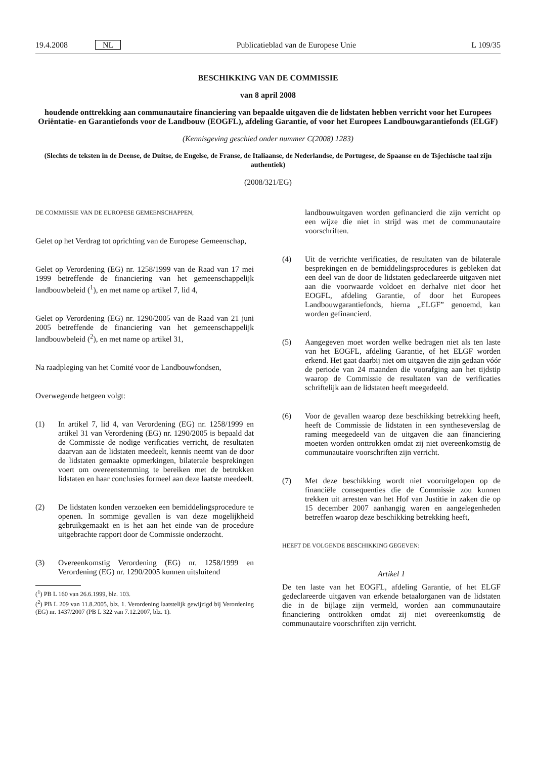19.4.2008 NL Publicatieblad van de Europese Unie L 109/35
BESCHIKKING VAN DE COMMISSIE
van 8 april 2008
houdende onttrekking aan communautaire financiering van bepaalde uitgaven die de lidstaten hebben verricht voor het Europees Oriëntatie- en Garantiefonds voor de Landbouw (EOGFL), afdeling Garantie, of voor het Europees Landbouwgarantiefonds (ELGF)
(Kennisgeving geschied onder nummer C(2008) 1283)
(Slechts de teksten in de Deense, de Duitse, de Engelse, de Franse, de Italiaanse, de Nederlandse, de Portugese, de Spaanse en de Tsjechische taal zijn authentiek)
(2008/321/EG)
DE COMMISSIE VAN DE EUROPESE GEMEENSCHAPPEN,
Gelet op het Verdrag tot oprichting van de Europese Gemeenschap,
Gelet op Verordening (EG) nr. 1258/1999 van de Raad van 17 mei 1999 betreffende de financiering van het gemeenschappelijk landbouwbeleid (<sup>1</sup>), en met name op artikel 7, lid 4,
Gelet op Verordening (EG) nr. 1290/2005 van de Raad van 21 juni 2005 betreffende de financiering van het gemeenschappelijk landbouwbeleid (<sup>2</sup>), en met name op artikel 31,
Na raadpleging van het Comité voor de Landbouwfondsen,
Overwegende hetgeen volgt:
(1) In artikel 7, lid 4, van Verordening (EG) nr. 1258/1999 en artikel 31 van Verordening (EG) nr. 1290/2005 is bepaald dat de Commissie de nodige verificaties verricht, de resultaten daarvan aan de lidstaten meedeelt, kennis neemt van de door de lidstaten gemaakte opmerkingen, bilaterale besprekingen voert om overeenstemming te bereiken met de betrokken lidstaten en haar conclusies formeel aan deze laatste meedeelt.
(2) De lidstaten konden verzoeken een bemiddelingsprocedure te openen. In sommige gevallen is van deze mogelijkheid gebruikgemaakt en is het aan het einde van de procedure uitgebrachte rapport door de Commissie onderzocht.
(3) Overeenkomstig Verordening (EG) nr. 1258/1999 en Verordening (EG) nr. 1290/2005 kunnen uitsluitend
(<sup>1</sup>) PB L 160 van 26.6.1999, blz. 103.
(<sup>2</sup>) PB L 209 van 11.8.2005, blz. 1. Verordening laatstelijk gewijzigd bij Verordening (EG) nr. 1437/2007 (PB L 322 van 7.12.2007, blz. 1).
landbouwuitgaven worden gefinancierd die zijn verricht op een wijze die niet in strijd was met de communautaire voorschriften.
(4) Uit de verrichte verificaties, de resultaten van de bilaterale besprekingen en de bemiddelingsprocedures is gebleken dat een deel van de door de lidstaten gedeclareerde uitgaven niet aan die voorwaarde voldoet en derhalve niet door het EOGFL, afdeling Garantie, of door het Europees Landbouwgarantiefonds, hierna „ELGF” genoemd, kan worden gefinancierd.
(5) Aangegeven moet worden welke bedragen niet als ten laste van het EOGFL, afdeling Garantie, of het ELGF worden erkend. Het gaat daarbij niet om uitgaven die zijn gedaan vóór de periode van 24 maanden die voorafging aan het tijdstip waarop de Commissie de resultaten van de verificaties schriftelijk aan de lidstaten heeft meegedeeld.
(6) Voor de gevallen waarop deze beschikking betrekking heeft, heeft de Commissie de lidstaten in een syntheseverslag de raming meegedeeld van de uitgaven die aan financiering moeten worden onttrokken omdat zij niet overeenkomstig de communautaire voorschriften zijn verricht.
(7) Met deze beschikking wordt niet vooruitgelopen op de financiële consequenties die de Commissie zou kunnen trekken uit arresten van het Hof van Justitie in zaken die op 15 december 2007 aanhangig waren en aangelegenheden betreffen waarop deze beschikking betrekking heeft,
HEEFT DE VOLGENDE BESCHIKKING GEGEVEN:
Artikel 1
De ten laste van het EOGFL, afdeling Garantie, of het ELGF gedeclareerde uitgaven van erkende betaalorganen van de lidstaten die in de bijlage zijn vermeld, worden aan communautaire financiering onttrokken omdat zij niet overeenkomstig de communautaire voorschriften zijn verricht.